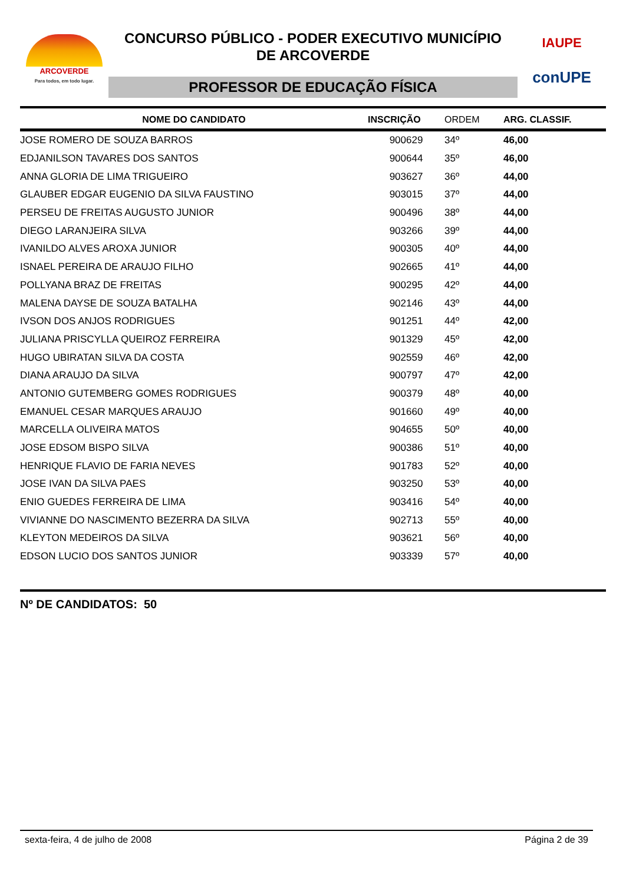ARCOVERDE
Para todos, em todo lugar.
CONCURSO PÚBLICO - PODER EXECUTIVO MUNICÍPIO
DE ARCOVERDE
PROFESSOR DE EDUCAÇÃO FÍSICA
IAUPE
conUPE
| NOME DO CANDIDATO | INSCRIÇÃO | ORDEM | ARG. CLASSIF. |
| --- | --- | --- | --- |
| JOSE ROMERO DE SOUZA BARROS | 900629 | 34º | 46,00 |
| EDJANILSON TAVARES DOS SANTOS | 900644 | 35º | 46,00 |
| ANNA GLORIA DE LIMA TRIGUEIRO | 903627 | 36º | 44,00 |
| GLAUBER EDGAR EUGENIO DA SILVA FAUSTINO | 903015 | 37º | 44,00 |
| PERSEU DE FREITAS AUGUSTO JUNIOR | 900496 | 38º | 44,00 |
| DIEGO LARANJEIRA SILVA | 903266 | 39º | 44,00 |
| IVANILDO ALVES AROXA JUNIOR | 900305 | 40º | 44,00 |
| ISNAEL PEREIRA DE ARAUJO FILHO | 902665 | 41º | 44,00 |
| POLLYANA BRAZ DE FREITAS | 900295 | 42º | 44,00 |
| MALENA DAYSE DE SOUZA BATALHA | 902146 | 43º | 44,00 |
| IVSON DOS ANJOS RODRIGUES | 901251 | 44º | 42,00 |
| JULIANA PRISCYLLA QUEIROZ FERREIRA | 901329 | 45º | 42,00 |
| HUGO UBIRATAN SILVA DA COSTA | 902559 | 46º | 42,00 |
| DIANA ARAUJO DA SILVA | 900797 | 47º | 42,00 |
| ANTONIO GUTEMBERG GOMES RODRIGUES | 900379 | 48º | 40,00 |
| EMANUEL CESAR MARQUES ARAUJO | 901660 | 49º | 40,00 |
| MARCELLA OLIVEIRA MATOS | 904655 | 50º | 40,00 |
| JOSE EDSOM BISPO SILVA | 900386 | 51º | 40,00 |
| HENRIQUE FLAVIO DE FARIA NEVES | 901783 | 52º | 40,00 |
| JOSE IVAN DA SILVA PAES | 903250 | 53º | 40,00 |
| ENIO GUEDES FERREIRA DE LIMA | 903416 | 54º | 40,00 |
| VIVIANNE DO NASCIMENTO BEZERRA DA SILVA | 902713 | 55º | 40,00 |
| KLEYTON MEDEIROS DA SILVA | 903621 | 56º | 40,00 |
| EDSON LUCIO DOS SANTOS JUNIOR | 903339 | 57º | 40,00 |
Nº DE CANDIDATOS: 50
sexta-feira, 4 de julho de 2008 Página 2 de 39